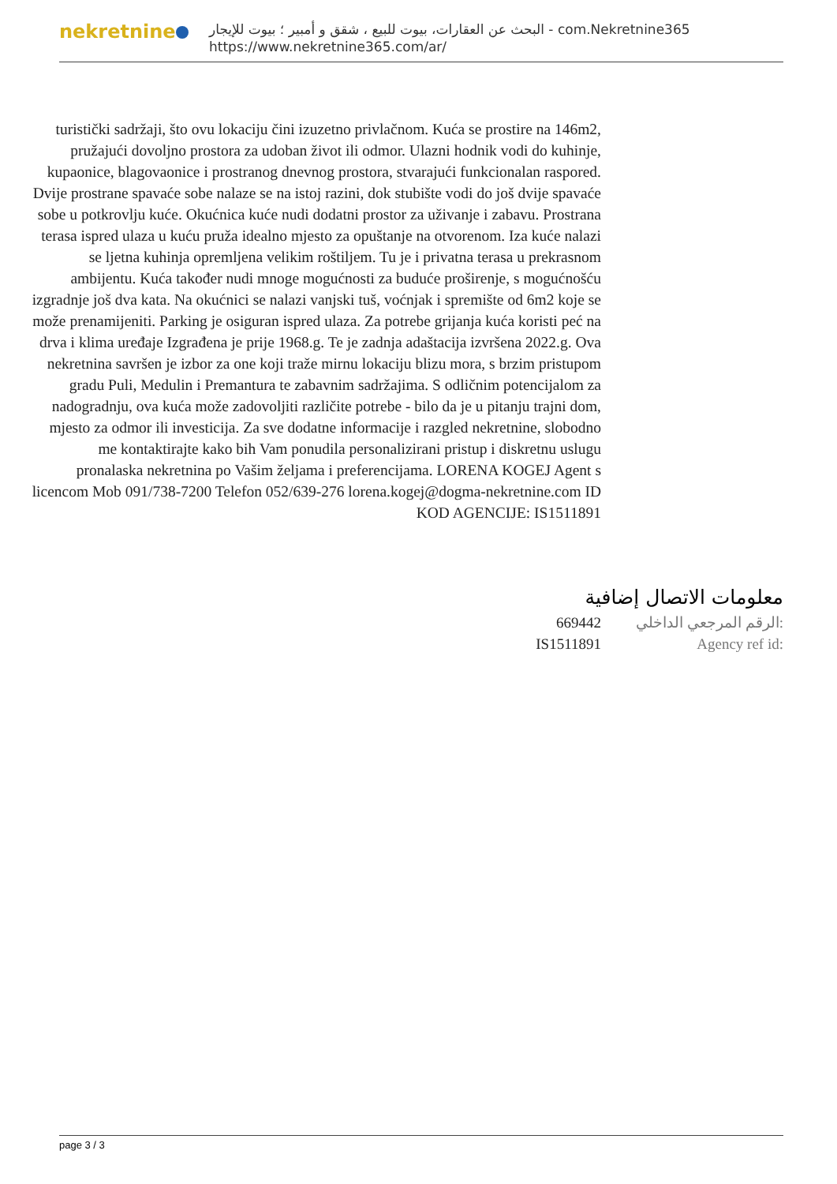nekretnine
البحث عن العقارات، بيوت للبيع ، شقق و أمبير ؛ بيوت للإيجار - com.Nekretnine365
https://www.nekretnine365.com/ar/
turistički sadržaji, što ovu lokaciju čini izuzetno privlačnom. Kuća se prostire na 146m2, pružajući dovoljno prostora za udoban život ili odmor. Ulazni hodnik vodi do kuhinje, kupaonice, blagovaonice i prostranog dnevnog prostora, stvarajući funkcionalan raspored. Dvije prostrane spavaće sobe nalaze se na istoj razini, dok stubište vodi do još dvije spavaće sobe u potkrovlju kuće. Okućnica kuće nudi dodatni prostor za uživanje i zabavu. Prostrana terasa ispred ulaza u kuću pruža idealno mjesto za opuštanje na otvorenom. Iza kuće nalazi se ljetna kuhinja opremljena velikim roštiljem. Tu je i privatna terasa u prekrasnom ambijentu. Kuća također nudi mnoge mogućnosti za buduće proširenje, s mogućnošću izgradnje još dva kata. Na okućnici se nalazi vanjski tuš, voćnjak i spremište od 6m2 koje se može prenamijeniti. Parking je osiguran ispred ulaza. Za potrebe grijanja kuća koristi peć na drva i klima uređaje Izgrađena je prije 1968.g. Te je zadnja adaštacija izvršena 2022.g. Ova nekretnina savršen je izbor za one koji traže mirnu lokaciju blizu mora, s brzim pristupom gradu Puli, Medulin i Premantura te zabavnim sadržajima. S odličnim potencijalom za nadogradnju, ova kuća može zadovoljiti različite potrebe - bilo da je u pitanju trajni dom, mjesto za odmor ili investicija. Za sve dodatne informacije i razgled nekretnine, slobodno me kontaktirajte kako bih Vam ponudila personalizirani pristup i diskretnu uslugu pronalaska nekretnina po Vašim željama i preferencijama. LORENA KOGEJ Agent s licencom Mob 091/738-7200 Telefon 052/639-276 lorena.kogej@dogma-nekretnine.com ID KOD AGENCIJE: IS1511891
معلومات الاتصال إضافية
669442 الرقم المرجعي الداخلي:
IS1511891 Agency ref id:
page 3 / 3